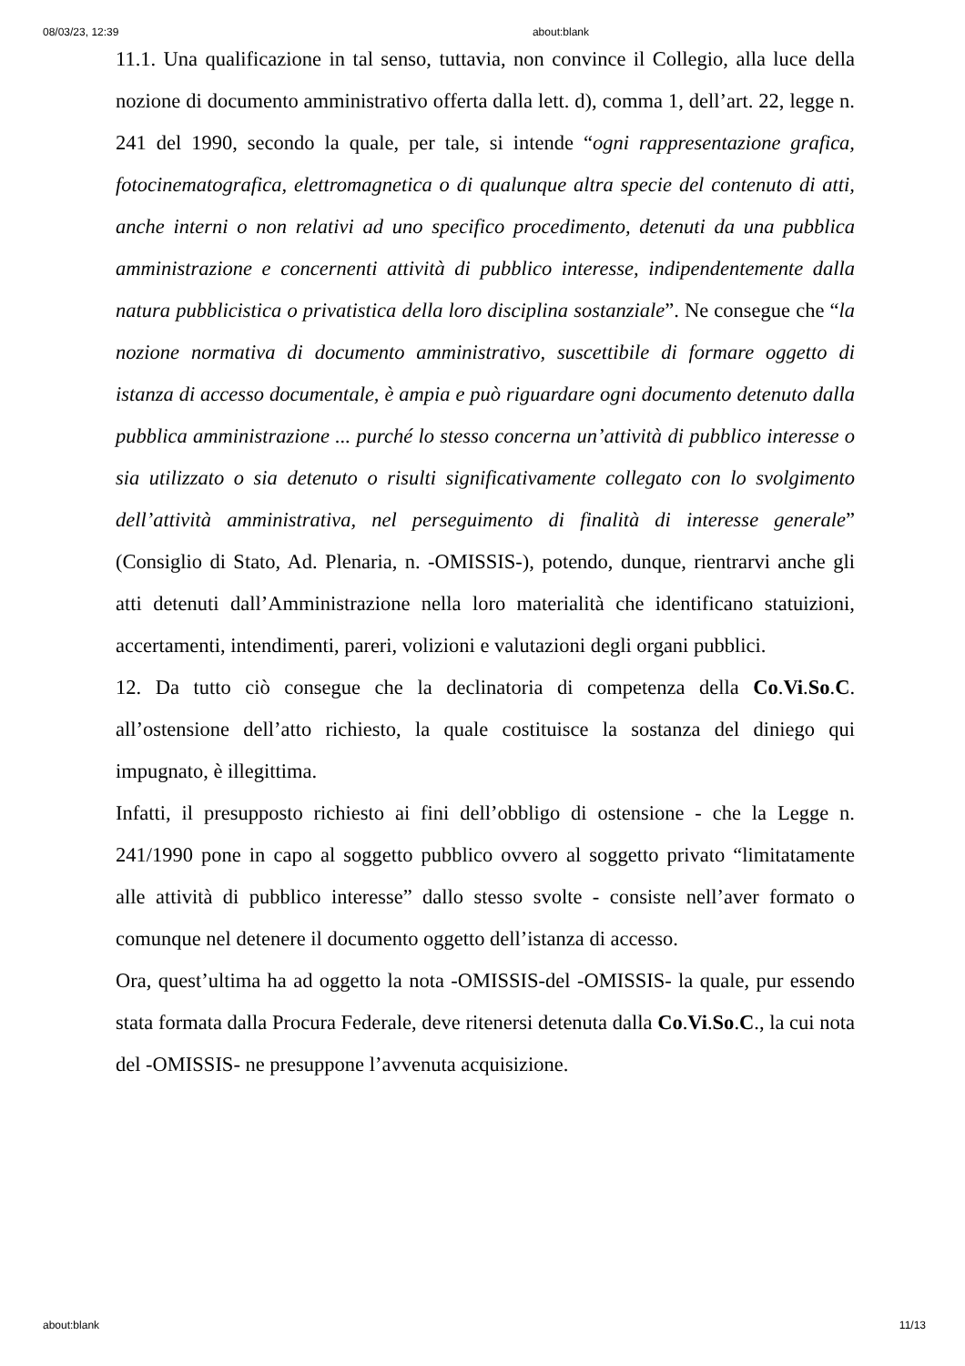08/03/23, 12:39 about:blank
11.1. Una qualificazione in tal senso, tuttavia, non convince il Collegio, alla luce della nozione di documento amministrativo offerta dalla lett. d), comma 1, dell’art. 22, legge n. 241 del 1990, secondo la quale, per tale, si intende “ogni rappresentazione grafica, fotocinematografica, elettromagnetica o di qualunque altra specie del contenuto di atti, anche interni o non relativi ad uno specifico procedimento, detenuti da una pubblica amministrazione e concernenti attività di pubblico interesse, indipendentemente dalla natura pubblicistica o privatistica della loro disciplina sostanziale”. Ne consegue che “la nozione normativa di documento amministrativo, suscettibile di formare oggetto di istanza di accesso documentale, è ampia e può riguardare ogni documento detenuto dalla pubblica amministrazione ... purché lo stesso concerna un’attività di pubblico interesse o sia utilizzato o sia detenuto o risulti significativamente collegato con lo svolgimento dell’attività amministrativa, nel perseguimento di finalità di interesse generale” (Consiglio di Stato, Ad. Plenaria, n. -OMISSIS-), potendo, dunque, rientrarvi anche gli atti detenuti dall’Amministrazione nella loro materialità che identificano statuizioni, accertamenti, intendimenti, pareri, volizioni e valutazioni degli organi pubblici.
12. Da tutto ciò consegue che la declinatoria di competenza della Co.Vi.So.C. all’ostensione dell’atto richiesto, la quale costituisce la sostanza del diniego qui impugnato, è illegittima.
Infatti, il presupposto richiesto ai fini dell’obbligo di ostensione - che la Legge n. 241/1990 pone in capo al soggetto pubblico ovvero al soggetto privato “limitatamente alle attività di pubblico interesse” dallo stesso svolte - consiste nell’aver formato o comunque nel detenere il documento oggetto dell’istanza di accesso.
Ora, quest’ultima ha ad oggetto la nota -OMISSIS-del -OMISSIS- la quale, pur essendo stata formata dalla Procura Federale, deve ritenersi detenuta dalla Co.Vi.So.C., la cui nota del -OMISSIS- ne presuppone l’avvenuta acquisizione.
about:blank 11/13